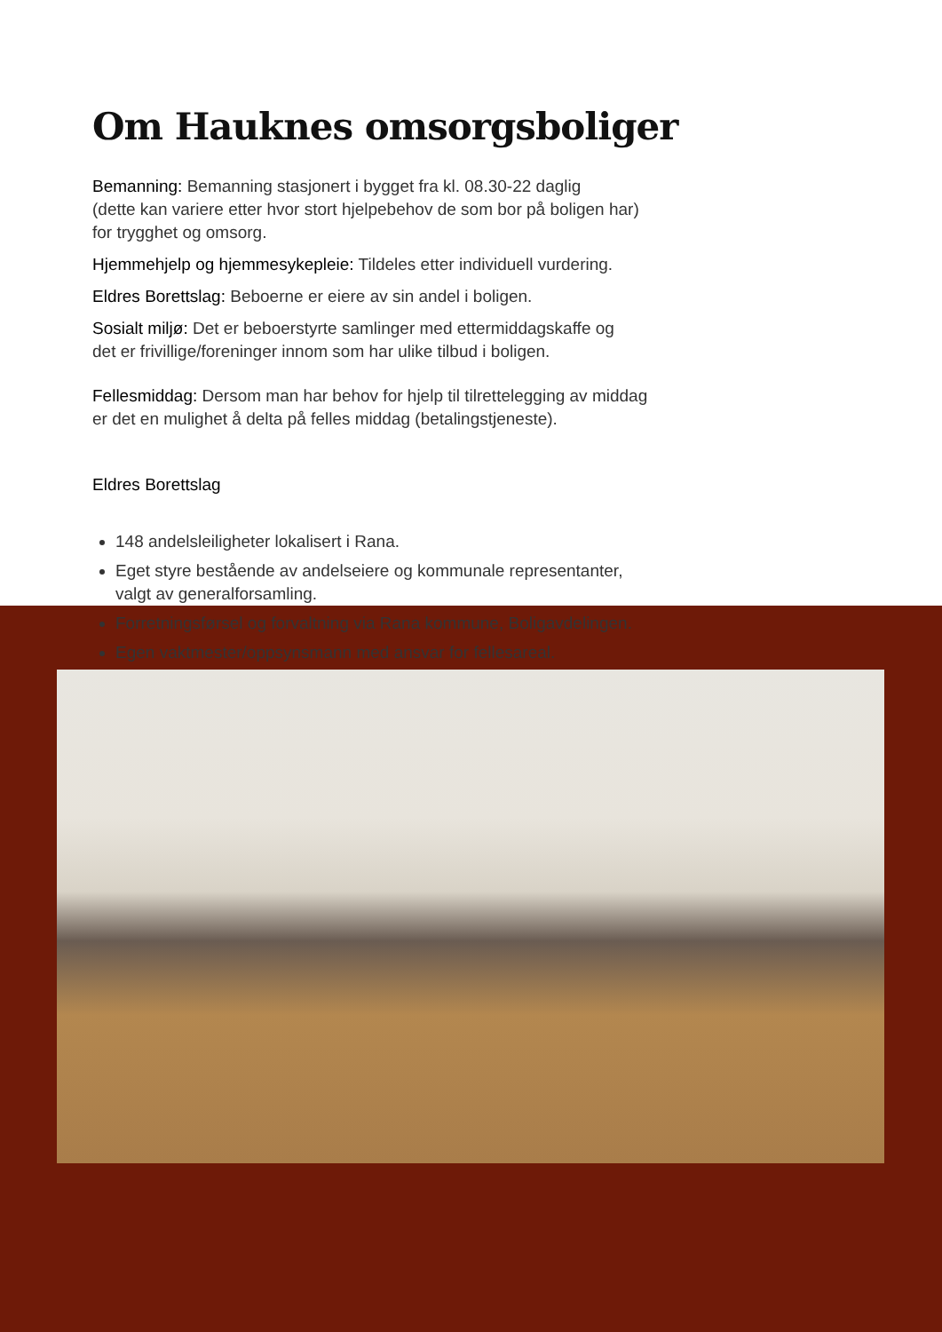Om Hauknes omsorgsboliger
Bemanning: Bemanning stasjonert i bygget fra kl. 08.30-22 daglig
(dette kan variere etter hvor stort hjelpebehov de som bor på boligen har)
for trygghet og omsorg.
Hjemmehjelp og hjemmesykepleie: Tildeles etter individuell vurdering.
Eldres Borettslag: Beboerne er eiere av sin andel i boligen.
Sosialt miljø: Det er beboerstyrte samlinger med ettermiddagskaffe og
det er frivillige/foreninger innom som har ulike tilbud i boligen.
Fellesmiddag: Dersom man har behov for hjelp til tilrettelegging av middag
er det en mulighet å delta på felles middag (betalingstjeneste).
Eldres Borettslag
148 andelsleiligheter lokalisert i Rana.
Eget styre bestående av andelseiere og kommunale representanter,
valgt av generalforsamling.
Forretningsførsel og forvaltning via Rana kommune, Boligavdelingen.
Egen vaktmester/oppsynsmann med ansvar for fellesareal.